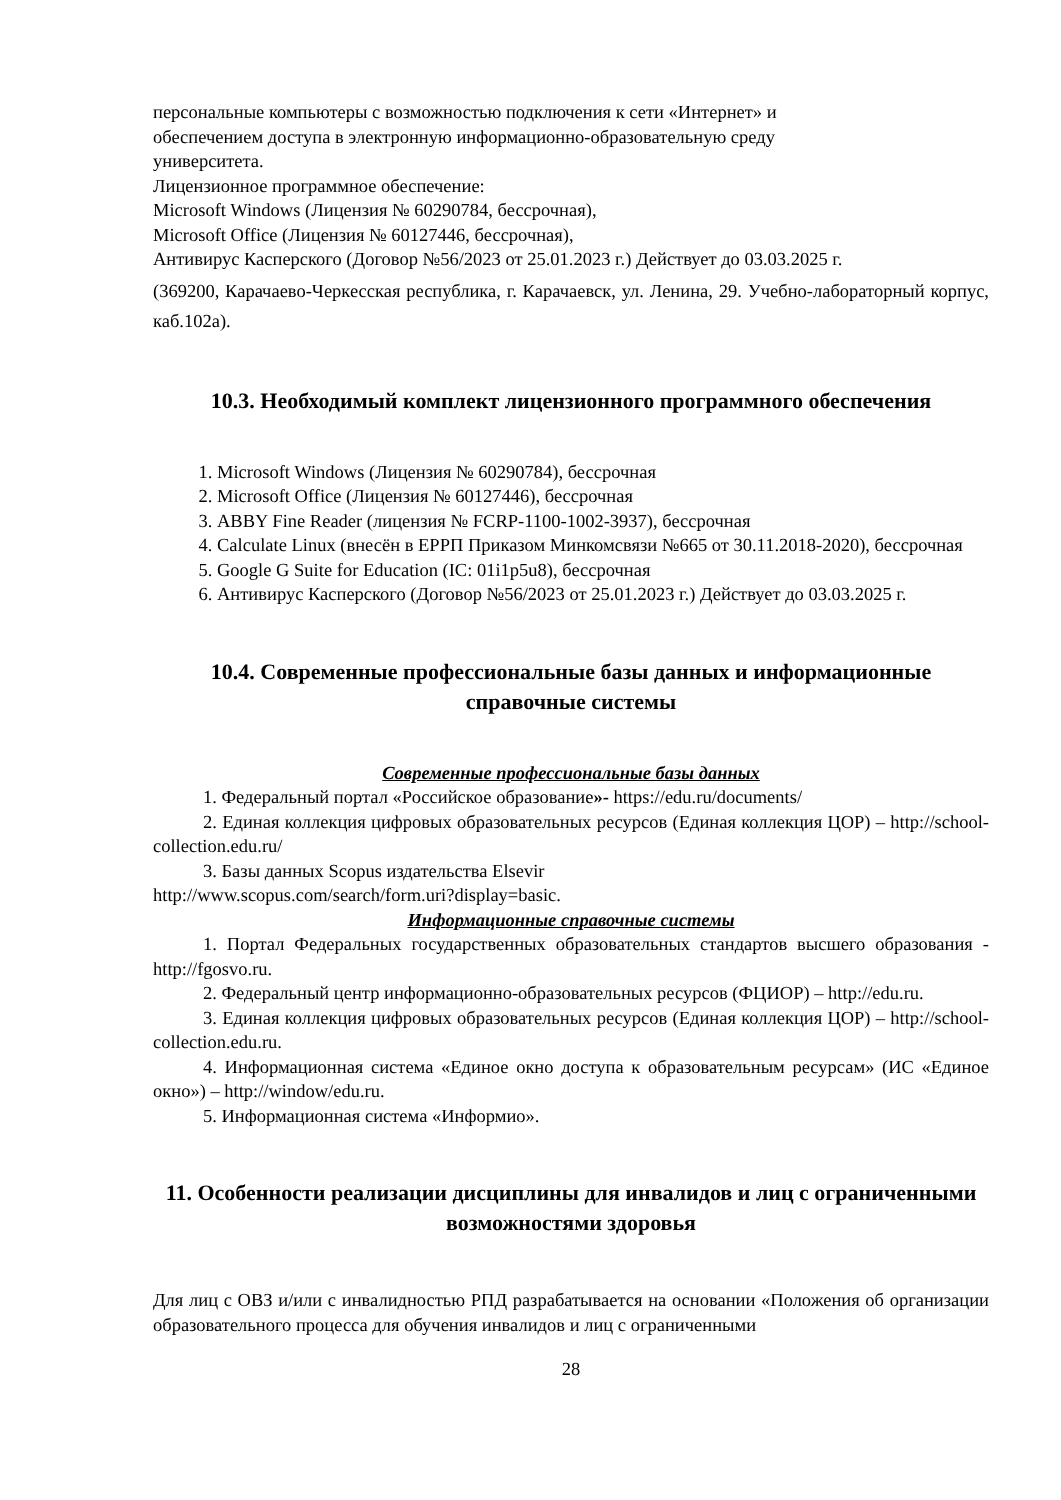персональные компьютеры с возможностью подключения к сети «Интернет» и
обеспечением доступа в электронную информационно-образовательную среду
университета.
Лицензионное программное обеспечение:
Microsoft Windows (Лицензия № 60290784, бессрочная),
Microsoft Office (Лицензия № 60127446, бессрочная),
Антивирус Касперского (Договор №56/2023 от 25.01.2023 г.) Действует до 03.03.2025 г.
(369200, Карачаево-Черкесская республика, г. Карачаевск, ул. Ленина, 29. Учебно-лабораторный корпус, каб.102а).
10.3. Необходимый комплект лицензионного программного обеспечения
1. Microsoft Windows (Лицензия № 60290784), бессрочная
2. Microsoft Office (Лицензия № 60127446), бессрочная
3. ABBY Fine Reader (лицензия № FCRP-1100-1002-3937), бессрочная
4. Calculate Linux (внесён в ЕРРП Приказом Минкомсвязи №665 от 30.11.2018-2020), бессрочная
5. Google G Suite for Education (IC: 01i1p5u8), бессрочная
6. Антивирус Касперского (Договор №56/2023 от 25.01.2023 г.) Действует до 03.03.2025 г.
10.4. Современные профессиональные базы данных и информационные справочные системы
Современные профессиональные базы данных
1. Федеральный портал «Российское образование»- https://edu.ru/documents/
2. Единая коллекция цифровых образовательных ресурсов (Единая коллекция ЦОР) – http://school-collection.edu.ru/
3. Базы данных Scopus издательства Elsevir
http://www.scopus.com/search/form.uri?display=basic.
Информационные справочные системы
1. Портал Федеральных государственных образовательных стандартов высшего образования - http://fgosvo.ru.
2. Федеральный центр информационно-образовательных ресурсов (ФЦИОР) – http://edu.ru.
3. Единая коллекция цифровых образовательных ресурсов (Единая коллекция ЦОР) – http://school-collection.edu.ru.
4. Информационная система «Единое окно доступа к образовательным ресурсам» (ИС «Единое окно») – http://window/edu.ru.
5. Информационная система «Информио».
11. Особенности реализации дисциплины для инвалидов и лиц с ограниченными возможностями здоровья
Для лиц с ОВЗ и/или с инвалидностью РПД разрабатывается на основании «Положения об организации образовательного процесса для обучения инвалидов и лиц с ограниченными
28